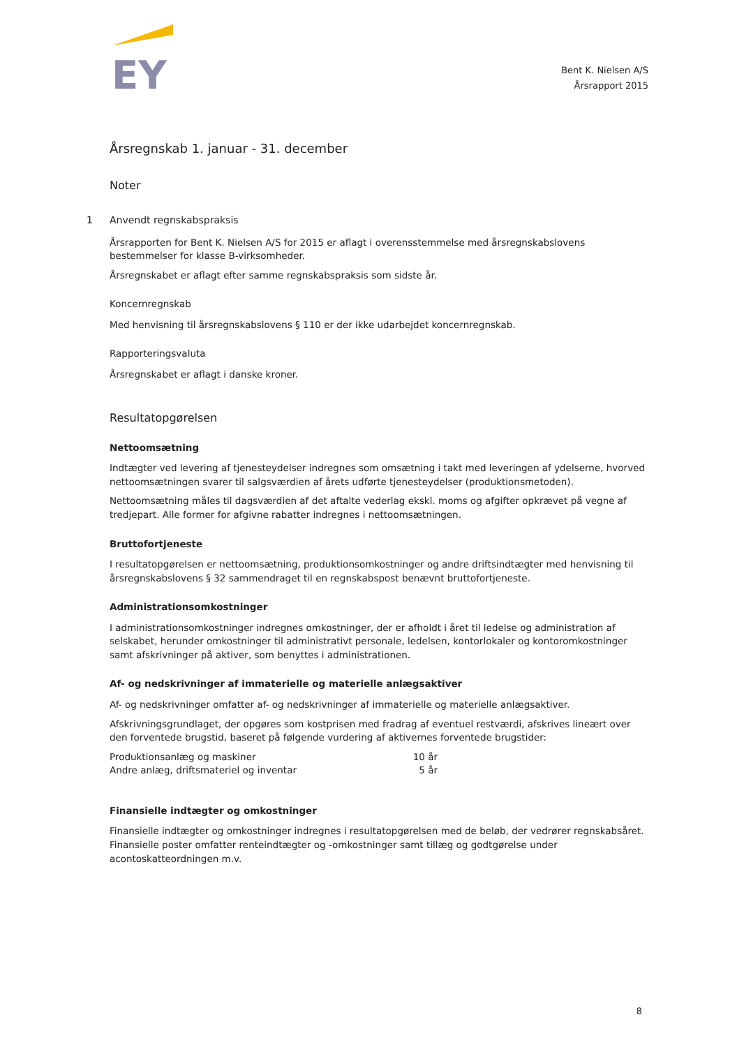EY
Bent K. Nielsen A/S
Årsrapport 2015
Årsregnskab 1. januar - 31. december
Noter
1 Anvendt regnskabspraksis
Årsrapporten for Bent K. Nielsen A/S for 2015 er aflagt i overensstemmelse med årsregnskabslovens bestemmelser for klasse B-virksomheder.
Årsregnskabet er aflagt efter samme regnskabspraksis som sidste år.
Koncernregnskab
Med henvisning til årsregnskabslovens § 110 er der ikke udarbejdet koncernregnskab.
Rapporteringsvaluta
Årsregnskabet er aflagt i danske kroner.
Resultatopgørelsen
Nettoomsætning
Indtægter ved levering af tjenesteydelser indregnes som omsætning i takt med leveringen af ydelserne, hvorved nettoomsætningen svarer til salgsværdien af årets udførte tjenesteydelser (produktionsmetoden).
Nettoomsætning måles til dagsværdien af det aftalte vederlag ekskl. moms og afgifter opkrævet på vegne af tredjepart. Alle former for afgivne rabatter indregnes i nettoomsætningen.
Bruttofortjeneste
I resultatopgørelsen er nettoomsætning, produktionsomkostninger og andre driftsindtægter med henvisning til årsregnskabslovens § 32 sammendraget til en regnskabspost benævnt bruttofortjeneste.
Administrationsomkostninger
I administrationsomkostninger indregnes omkostninger, der er afholdt i året til ledelse og administration af selskabet, herunder omkostninger til administrativt personale, ledelsen, kontorlokaler og kontoromkostninger samt afskrivninger på aktiver, som benyttes i administrationen.
Af- og nedskrivninger af immaterielle og materielle anlægsaktiver
Af- og nedskrivninger omfatter af- og nedskrivninger af immaterielle og materielle anlægsaktiver.
Afskrivningsgrundlaget, der opgøres som kostprisen med fradrag af eventuel restværdi, afskrives lineært over den forventede brugstid, baseret på følgende vurdering af aktivernes forventede brugstider:
| Produktionsanlæg og maskiner | 10 år |
| Andre anlæg, driftsmateriel og inventar | 5 år |
Finansielle indtægter og omkostninger
Finansielle indtægter og omkostninger indregnes i resultatopgørelsen med de beløb, der vedrører regnskabsåret. Finansielle poster omfatter renteindtægter og -omkostninger samt tillæg og godtgørelse under acontoskatteordningen m.v.
8